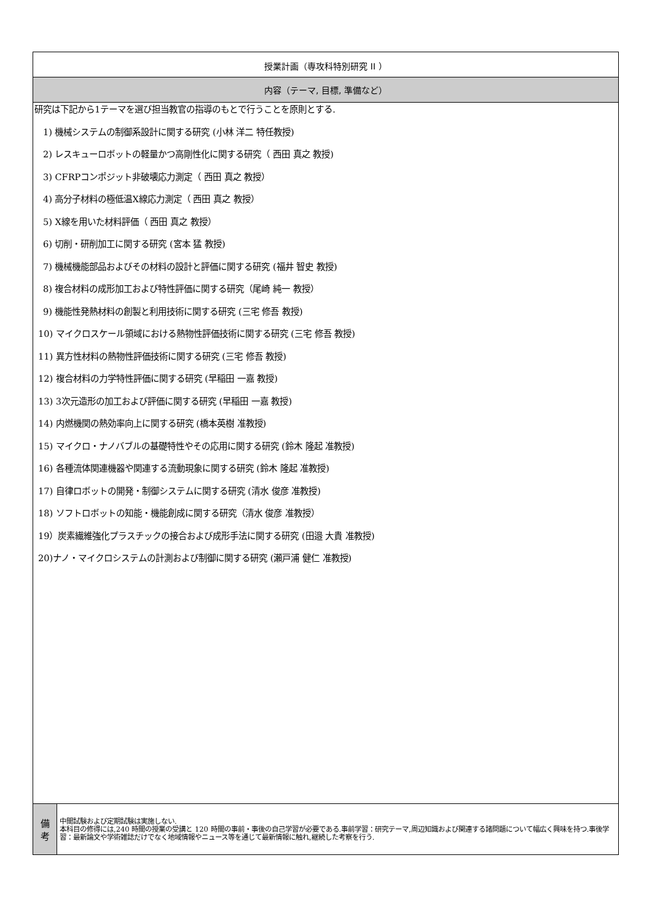| 授業計画（専攻科特別研究 II ） | |
| --- | --- |
| 内容（テーマ, 目標, 準備など） | |
| 研究は下記から1テーマを選び担当教官の指導のもとで行うことを原則とする. 1) 機械システムの制御系設計に関する研究 (小林 洋二 特任教授) 2) レスキューロボットの軽量かつ高剛性化に関する研究（ 西田 真之 教授) 3) CFRPコンポジット非破壊応力測定（ 西田 真之 教授） 4) 高分子材料の極低温X線応力測定（ 西田 真之 教授） 5) X線を用いた材料評価（ 西田 真之 教授） 6) 切削・研削加工に関する研究 (宮本 猛 教授) 7) 機械機能部品およびその材料の設計と評価に関する研究 (福井 智史 教授) 8) 複合材料の成形加工および特性評価に関する研究（尾崎 純一 教授） 9) 機能性発熱材料の創製と利用技術に関する研究 (三宅 修吾 教授) 10) マイクロスケール領域における熱物性評価技術に関する研究 (三宅 修吾 教授) 11) 異方性材料の熱物性評価技術に関する研究 (三宅 修吾 教授) 12) 複合材料の力学特性評価に関する研究 (早稲田 一嘉 教授) 13) 3次元造形の加工および評価に関する研究 (早稲田 一嘉 教授) 14) 内燃機関の熱効率向上に関する研究 (橋本英樹 准教授) 15) マイクロ・ナノバブルの基礎特性やその応用に関する研究 (鈴木 隆起 准教授) 16) 各種流体関連機器や関連する流動現象に関する研究 (鈴木 隆起 准教授) 17) 自律ロボットの開発・制御システムに関する研究 (清水 俊彦 准教授) 18) ソフトロボットの知能・機能創成に関する研究（清水 俊彦 准教授） 19）炭素繊維強化プラスチックの接合および成形手法に関する研究 (田邉 大貴 准教授) 20)ナノ・マイクロシステムの計測および制御に関する研究 (瀬戸浦 健仁 准教授) | |
| 備 考 | 中間試験および定期試験は実施しない. 本科目の修得には,240 時間の授業の受講と 120 時間の事前・事後の自己学習が必要である.事前学習：研究テーマ,周辺知識および関連する諸問題について幅広く興味を持つ.事後学習：最新論文や学術雑誌だけでなく地域情報やニュース等を通じて最新情報に触れ,継続した考察を行う. |